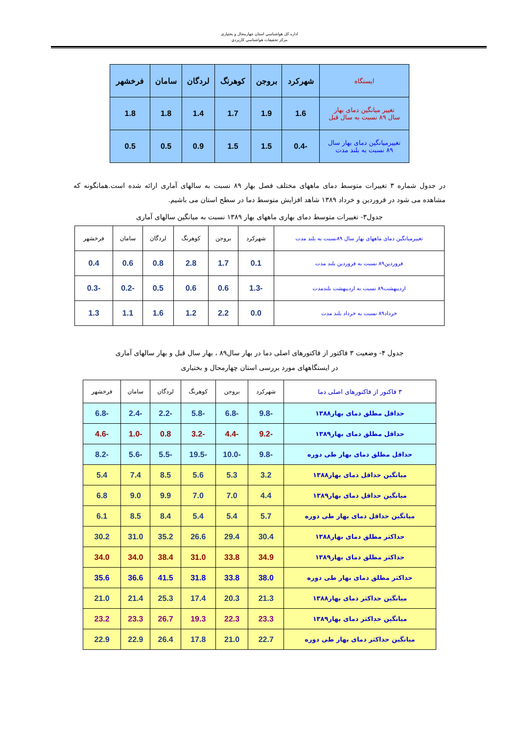اداره کل هواشناسي استان چهارمحال و بختياری
مرکز تحقيقات هواشناسي کاربردي
| ایستگاه | شهرکرد | بروجن | کوهرنگ | لردگان | سامان | فرخشهر |
| --- | --- | --- | --- | --- | --- | --- |
| تغییر میانگین دمای بهار سال ۸۹ نسبت به سال قبل | 1.6 | 1.9 | 1.7 | 1.4 | 1.8 | 1.8 |
| تغییرمیانگین دمای بهار سال ۸۹ نسبت به بلند مدت | -0.4 | 1.5 | 1.5 | 0.9 | 0.5 | 0.5 |
در جدول شماره ۳ تغییرات متوسط دمای ماههای مختلف فصل بهار ۸۹ نسبت به سالهای آماری ارائه شده است.همانگونه که مشاهده می شود در فروردین و خرداد ۱۳۸۹ شاهد افزایش متوسط دما در سطح استان می باشیم.
جدول۳- تغییرات متوسط دمای بهاری ماههای بهار ۱۳۸۹ نسبت به میانگین سالهای آماری
| تغییرمیانگین دمای ماههای بهار سال ۸۹نسبت به بلند مدت | شهرکرد | بروجن | کوهرنگ | لردگان | سامان | فرخشهر |
| --- | --- | --- | --- | --- | --- | --- |
| فروردین۸۹ نسبت به فروردین بلند مدت | 0.1 | 1.7 | 2.8 | 0.8 | 0.6 | 0.4 |
| اردیبهشت۸۹ نسبت به اردیبهشت بلندمدت | -1.3 | 0.6 | 0.6 | 0.5 | -0.2 | -0.3 |
| خرداد۸۹ نسبت به خرداد بلند مدت | 0.0 | 2.2 | 1.2 | 1.6 | 1.1 | 1.3 |
جدول ۴- وضعیت ۳ فاکتور از فاکتورهای اصلی دما در بهار سال۸۹ ، بهار سال قبل و بهار سالهای آماری
در ایستگاههای مورد بررسی استان چهارمحال و بختیاری
| ۳ فاکتور از فاکتورهای اصلی دما | شهرکرد | بروجن | کوهرنگ | لردگان | سامان | فرخشهر |
| --- | --- | --- | --- | --- | --- | --- |
| حداقل مطلق دمای بهار۱۳۸۸ | -9.8 | -6.8 | -5.8 | -2.2 | -2.4 | -6.8 |
| حداقل مطلق دمای بهار۱۳۸۹ | -9.2 | -4.4 | -3.2 | 0.8 | -1.0 | -4.6 |
| حداقل مطلق دمای بهار طی دوره | -9.8 | -10.0 | -19.5 | -5.5 | -5.6 | -8.2 |
| میانگین حداقل دمای بهار۱۳۸۸ | 3.2 | 5.3 | 5.6 | 8.5 | 7.4 | 5.4 |
| میانگین حداقل دمای بهار۱۳۸۹ | 4.4 | 7.0 | 7.0 | 9.9 | 9.0 | 6.8 |
| میانگین حداقل دمای بهار طی دوره | 5.7 | 5.4 | 5.4 | 8.4 | 8.5 | 6.1 |
| حداکثر مطلق دمای بهار۱۳۸۸ | 30.4 | 29.4 | 26.6 | 35.2 | 31.0 | 30.2 |
| حداکثر مطلق دمای بهار۱۳۸۹ | 34.9 | 33.8 | 31.0 | 38.4 | 34.0 | 34.0 |
| حداکثر مطلق دمای بهار طی دوره | 38.0 | 33.8 | 31.8 | 41.5 | 36.6 | 35.6 |
| میانگین حداکثر دمای بهار۱۳۸۸ | 21.3 | 20.3 | 17.4 | 25.3 | 21.4 | 21.0 |
| میانگین حداکثر دمای بهار۱۳۸۹ | 23.3 | 22.3 | 19.3 | 26.7 | 23.3 | 23.2 |
| میانگین حداکثر دمای بهار طی دوره | 22.7 | 21.0 | 17.8 | 26.4 | 22.9 | 22.9 |